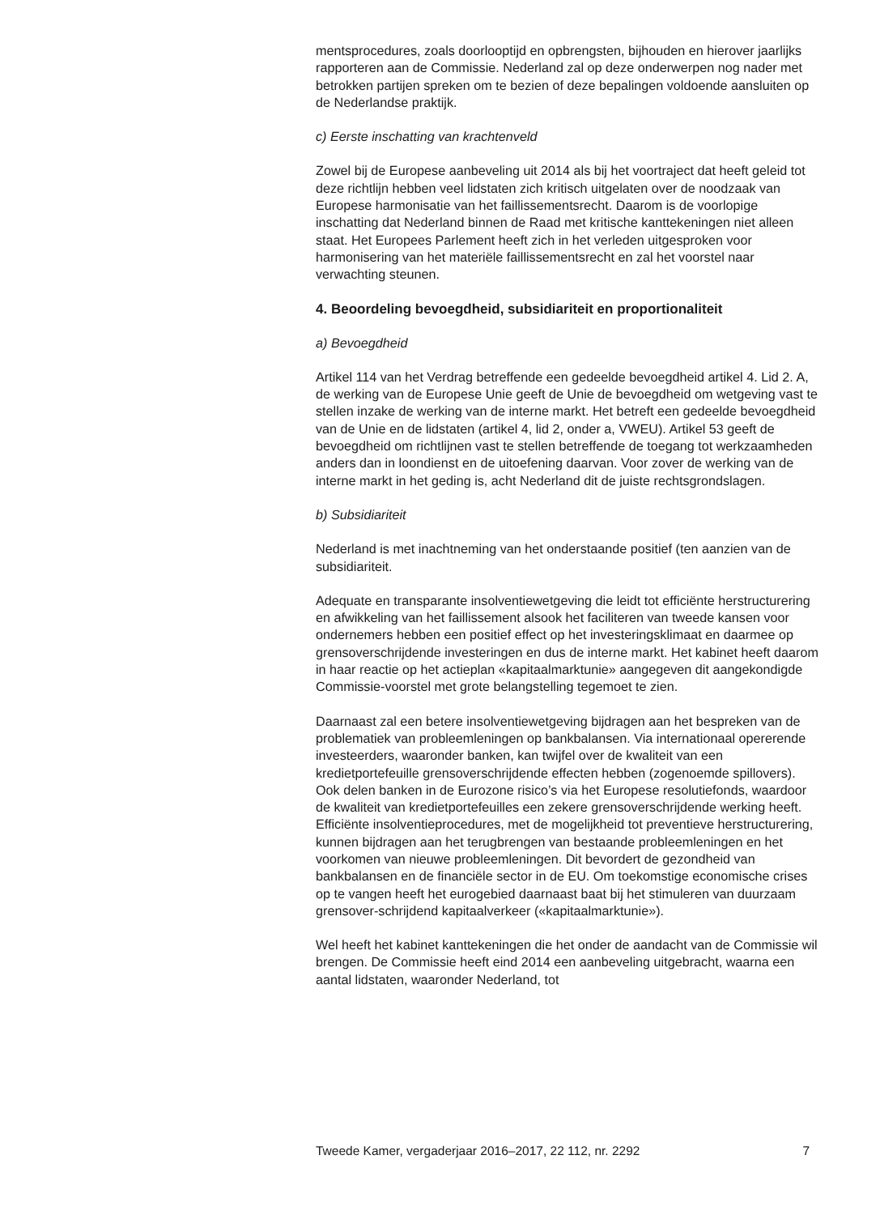mentsprocedures, zoals doorlooptijd en opbrengsten, bijhouden en hierover jaarlijks rapporteren aan de Commissie. Nederland zal op deze onderwerpen nog nader met betrokken partijen spreken om te bezien of deze bepalingen voldoende aansluiten op de Nederlandse praktijk.
c) Eerste inschatting van krachtenveld
Zowel bij de Europese aanbeveling uit 2014 als bij het voortraject dat heeft geleid tot deze richtlijn hebben veel lidstaten zich kritisch uitgelaten over de noodzaak van Europese harmonisatie van het faillissementsrecht. Daarom is de voorlopige inschatting dat Nederland binnen de Raad met kritische kanttekeningen niet alleen staat. Het Europees Parlement heeft zich in het verleden uitgesproken voor harmonisering van het materiële faillissementsrecht en zal het voorstel naar verwachting steunen.
4. Beoordeling bevoegdheid, subsidiariteit en proportionaliteit
a) Bevoegdheid
Artikel 114 van het Verdrag betreffende een gedeelde bevoegdheid artikel 4. Lid 2. A, de werking van de Europese Unie geeft de Unie de bevoegdheid om wetgeving vast te stellen inzake de werking van de interne markt. Het betreft een gedeelde bevoegdheid van de Unie en de lidstaten (artikel 4, lid 2, onder a, VWEU). Artikel 53 geeft de bevoegdheid om richtlijnen vast te stellen betreffende de toegang tot werkzaamheden anders dan in loondienst en de uitoefening daarvan. Voor zover de werking van de interne markt in het geding is, acht Nederland dit de juiste rechtsgrondslagen.
b) Subsidiariteit
Nederland is met inachtneming van het onderstaande positief (ten aanzien van de subsidiariteit.
Adequate en transparante insolventiewetgeving die leidt tot efficiënte herstructurering en afwikkeling van het faillissement alsook het faciliteren van tweede kansen voor ondernemers hebben een positief effect op het investeringsklimaat en daarmee op grensoverschrijdende investeringen en dus de interne markt. Het kabinet heeft daarom in haar reactie op het actieplan «kapitaalmarktunie» aangegeven dit aangekondigde Commissie-voorstel met grote belangstelling tegemoet te zien.
Daarnaast zal een betere insolventiewetgeving bijdragen aan het bespreken van de problematiek van probleemleningen op bankbalansen. Via internationaal opererende investeerders, waaronder banken, kan twijfel over de kwaliteit van een kredietportefeuille grensoverschrijdende effecten hebben (zogenoemde spillovers). Ook delen banken in de Eurozone risico’s via het Europese resolutiefonds, waardoor de kwaliteit van kredietportefeuilles een zekere grensoverschrijdende werking heeft. Efficiënte insolventieprocedures, met de mogelijkheid tot preventieve herstructurering, kunnen bijdragen aan het terugbrengen van bestaande probleemleningen en het voorkomen van nieuwe probleemleningen. Dit bevordert de gezondheid van bankbalansen en de financiële sector in de EU. Om toekomstige economische crises op te vangen heeft het eurogebied daarnaast baat bij het stimuleren van duurzaam grensover-schrijdend kapitaalverkeer («kapitaalmarktunie»).
Wel heeft het kabinet kanttekeningen die het onder de aandacht van de Commissie wil brengen. De Commissie heeft eind 2014 een aanbeveling uitgebracht, waarna een aantal lidstaten, waaronder Nederland, tot
Tweede Kamer, vergaderjaar 2016–2017, 22 112, nr. 2292 7